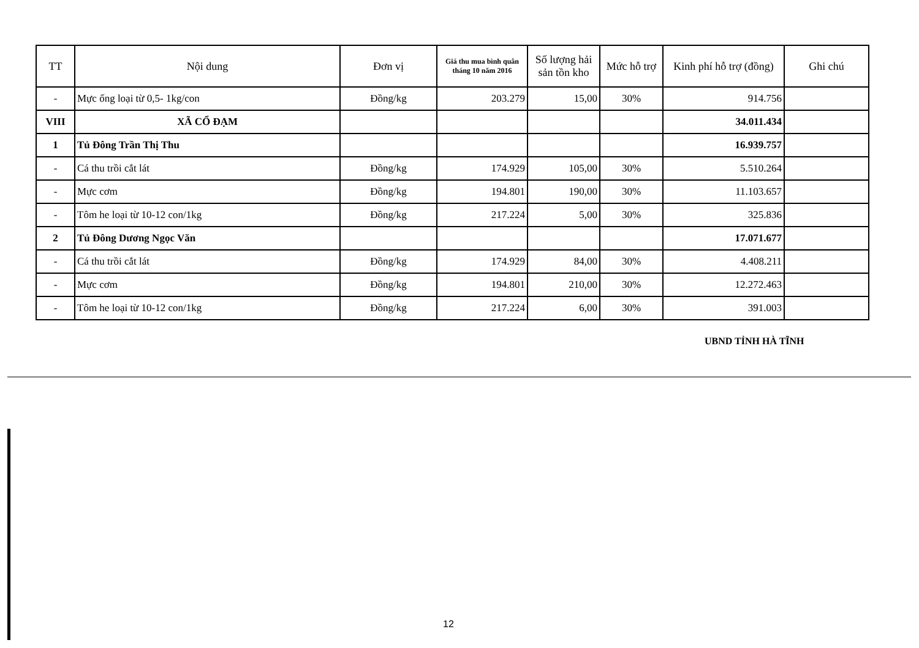| TT | Nội dung | Đơn vị | Giá thu mua bình quân tháng 10 năm 2016 | Số lượng hải sản tồn kho | Mức hỗ trợ | Kinh phí hỗ trợ (đồng) | Ghi chú |
| --- | --- | --- | --- | --- | --- | --- | --- |
| - | Mực ống loại từ 0,5- 1kg/con | Đồng/kg | 203.279 | 15,00 | 30% | 914.756 | |
| VIII | XÃ CỔ ĐẠM | | | | | 34.011.434 | |
| 1 | Tủ Đông Trần Thị Thu | | | | | 16.939.757 | |
| - | Cá thu trồi cắt lát | Đồng/kg | 174.929 | 105,00 | 30% | 5.510.264 | |
| - | Mực cơm | Đồng/kg | 194.801 | 190,00 | 30% | 11.103.657 | |
| - | Tôm he loại từ 10-12 con/1kg | Đồng/kg | 217.224 | 5,00 | 30% | 325.836 | |
| 2 | Tủ Đông Dương Ngọc Văn | | | | | 17.071.677 | |
| - | Cá thu trồi cắt lát | Đồng/kg | 174.929 | 84,00 | 30% | 4.408.211 | |
| - | Mực cơm | Đồng/kg | 194.801 | 210,00 | 30% | 12.272.463 | |
| - | Tôm he loại từ 10-12 con/1kg | Đồng/kg | 217.224 | 6,00 | 30% | 391.003 | |
UBND TỈNH HÀ TĨNH
12